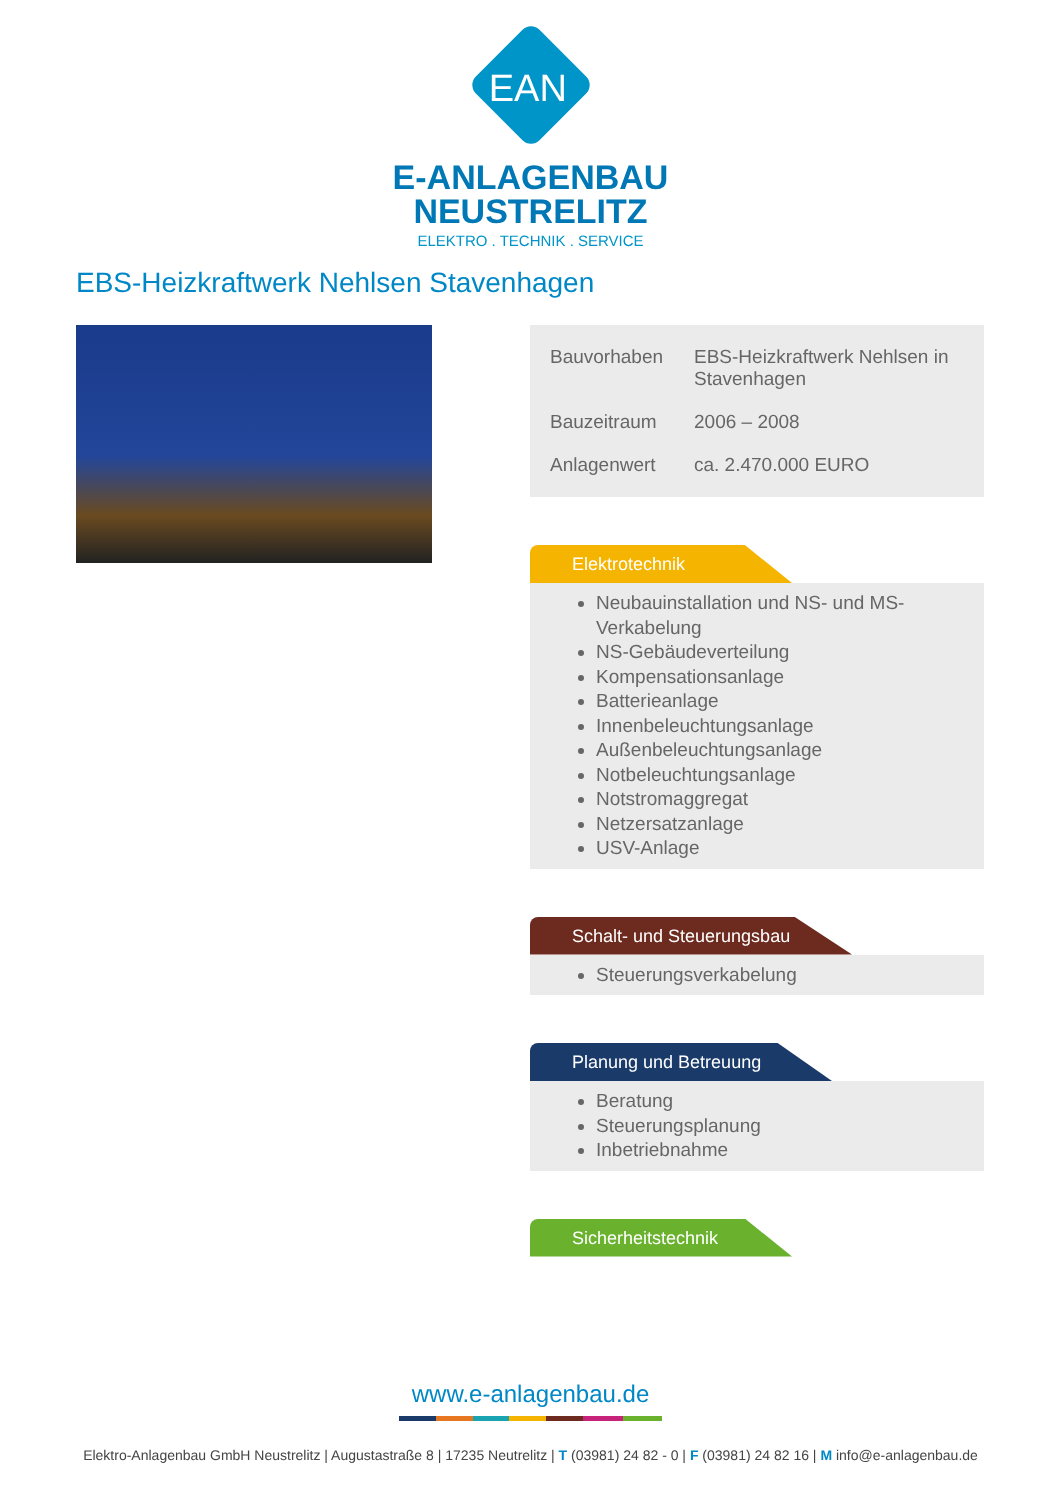EAN
E-ANLAGENBAU
NEUSTRELITZ
ELEKTRO . TECHNIK . SERVICE
EBS-Heizkraftwerk Nehlsen Stavenhagen
| Bauvorhaben | EBS-Heizkraftwerk Nehlsen in Stavenhagen |
| Bauzeitraum | 2006 – 2008 |
| Anlagenwert | ca. 2.470.000 EURO |
Elektrotechnik
Neubauinstallation und NS- und MS-Verkabelung
NS-Gebäudeverteilung
Kompensationsanlage
Batterieanlage
Innenbeleuchtungsanlage
Außenbeleuchtungsanlage
Notbeleuchtungsanlage
Notstromaggregat
Netzersatzanlage
USV-Anlage
Schalt- und Steuerungsbau
Steuerungsverkabelung
Planung und Betreuung
Beratung
Steuerungsplanung
Inbetriebnahme
Sicherheitstechnik
www.e-anlagenbau.de
Elektro-Anlagenbau GmbH Neustrelitz | Augustastraße 8 | 17235 Neutrelitz | T (03981) 24 82 - 0 | F (03981) 24 82 16 | M info@e-anlagenbau.de